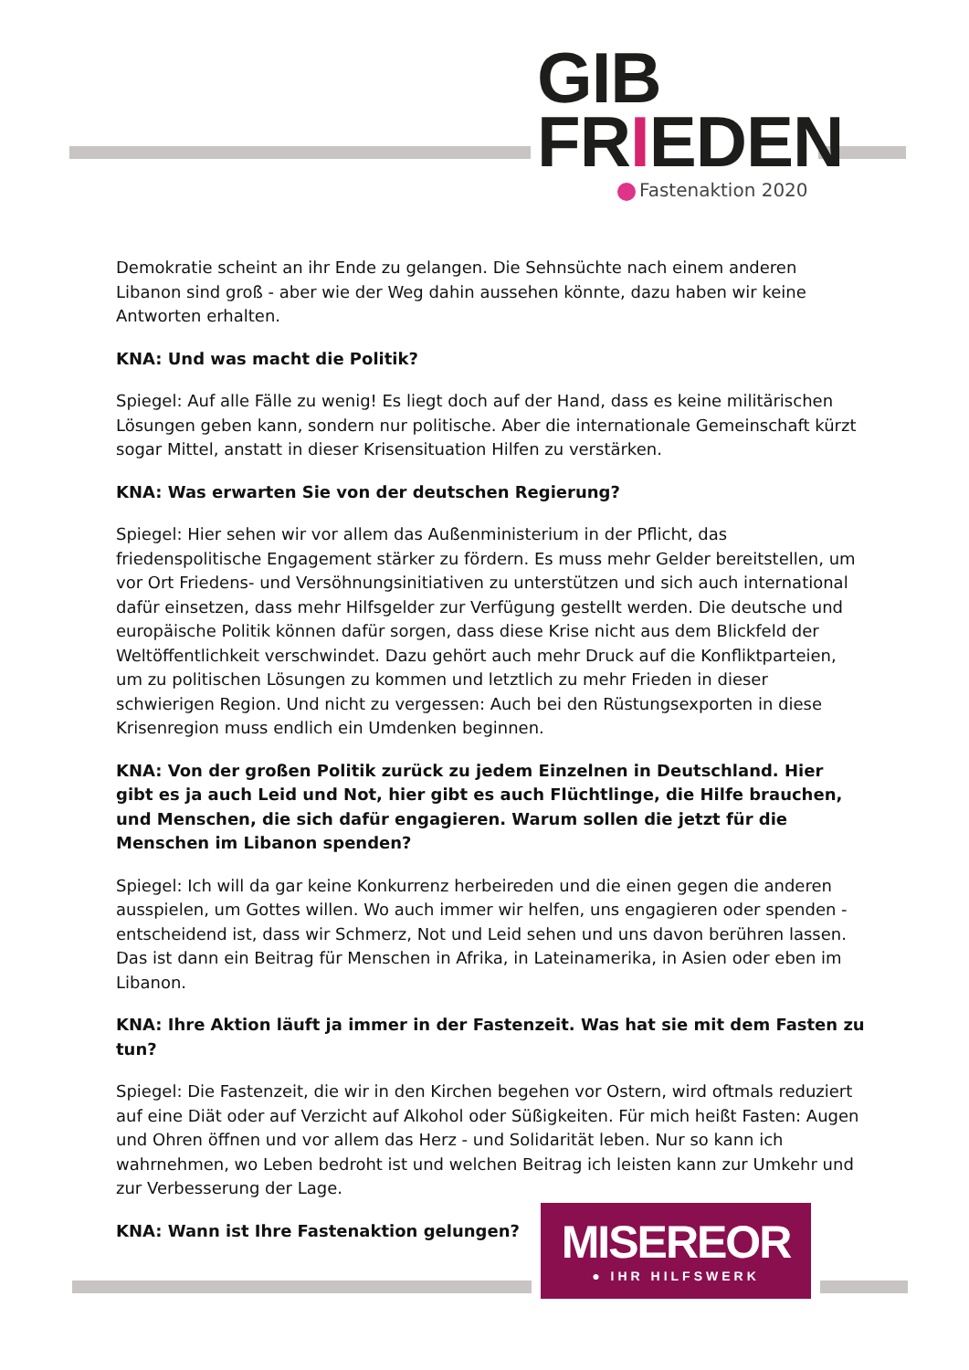GIB
FRIEDEN
Fastenaktion 2020
Demokratie scheint an ihr Ende zu gelangen. Die Sehnsüchte nach einem anderen Libanon sind groß - aber wie der Weg dahin aussehen könnte, dazu haben wir keine Antworten erhalten.
KNA: Und was macht die Politik?
Spiegel: Auf alle Fälle zu wenig! Es liegt doch auf der Hand, dass es keine militärischen Lösungen geben kann, sondern nur politische. Aber die internationale Gemeinschaft kürzt sogar Mittel, anstatt in dieser Krisensituation Hilfen zu verstärken.
KNA: Was erwarten Sie von der deutschen Regierung?
Spiegel: Hier sehen wir vor allem das Außenministerium in der Pflicht, das friedenspolitische Engagement stärker zu fördern. Es muss mehr Gelder bereitstellen, um vor Ort Friedens- und Versöhnungsinitiativen zu unterstützen und sich auch international dafür einsetzen, dass mehr Hilfsgelder zur Verfügung gestellt werden. Die deutsche und europäische Politik können dafür sorgen, dass diese Krise nicht aus dem Blickfeld der Weltöffentlichkeit verschwindet. Dazu gehört auch mehr Druck auf die Konfliktparteien, um zu politischen Lösungen zu kommen und letztlich zu mehr Frieden in dieser schwierigen Region. Und nicht zu vergessen: Auch bei den Rüstungsexporten in diese Krisenregion muss endlich ein Umdenken beginnen.
KNA: Von der großen Politik zurück zu jedem Einzelnen in Deutschland. Hier gibt es ja auch Leid und Not, hier gibt es auch Flüchtlinge, die Hilfe brauchen, und Menschen, die sich dafür engagieren. Warum sollen die jetzt für die Menschen im Libanon spenden?
Spiegel: Ich will da gar keine Konkurrenz herbeireden und die einen gegen die anderen ausspielen, um Gottes willen. Wo auch immer wir helfen, uns engagieren oder spenden - entscheidend ist, dass wir Schmerz, Not und Leid sehen und uns davon berühren lassen. Das ist dann ein Beitrag für Menschen in Afrika, in Lateinamerika, in Asien oder eben im Libanon.
KNA: Ihre Aktion läuft ja immer in der Fastenzeit. Was hat sie mit dem Fasten zu tun?
Spiegel: Die Fastenzeit, die wir in den Kirchen begehen vor Ostern, wird oftmals reduziert auf eine Diät oder auf Verzicht auf Alkohol oder Süßigkeiten. Für mich heißt Fasten: Augen und Ohren öffnen und vor allem das Herz - und Solidarität leben. Nur so kann ich wahrnehmen, wo Leben bedroht ist und welchen Beitrag ich leisten kann zur Umkehr und zur Verbesserung der Lage.
KNA: Wann ist Ihre Fastenaktion gelungen?
MISEREOR
● IHR HILFSWERK